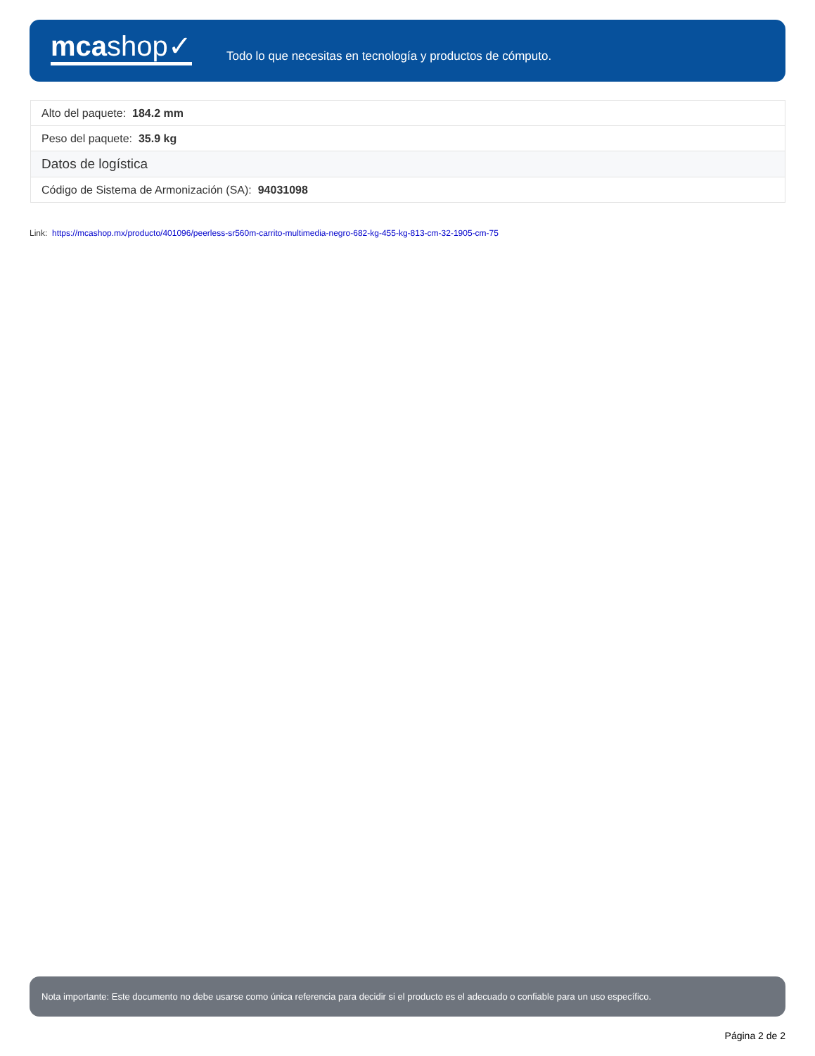mcashop✓
Todo lo que necesitas en tecnología y productos de cómputo.
| Alto del paquete: 184.2 mm |
| Peso del paquete: 35.9 kg |
| Datos de logística |
| Código de Sistema de Armonización (SA): 94031098 |
Link: https://mcashop.mx/producto/401096/peerless-sr560m-carrito-multimedia-negro-682-kg-455-kg-813-cm-32-1905-cm-75
Nota importante: Este documento no debe usarse como única referencia para decidir si el producto es el adecuado o confiable para un uso específico.
Página 2 de 2